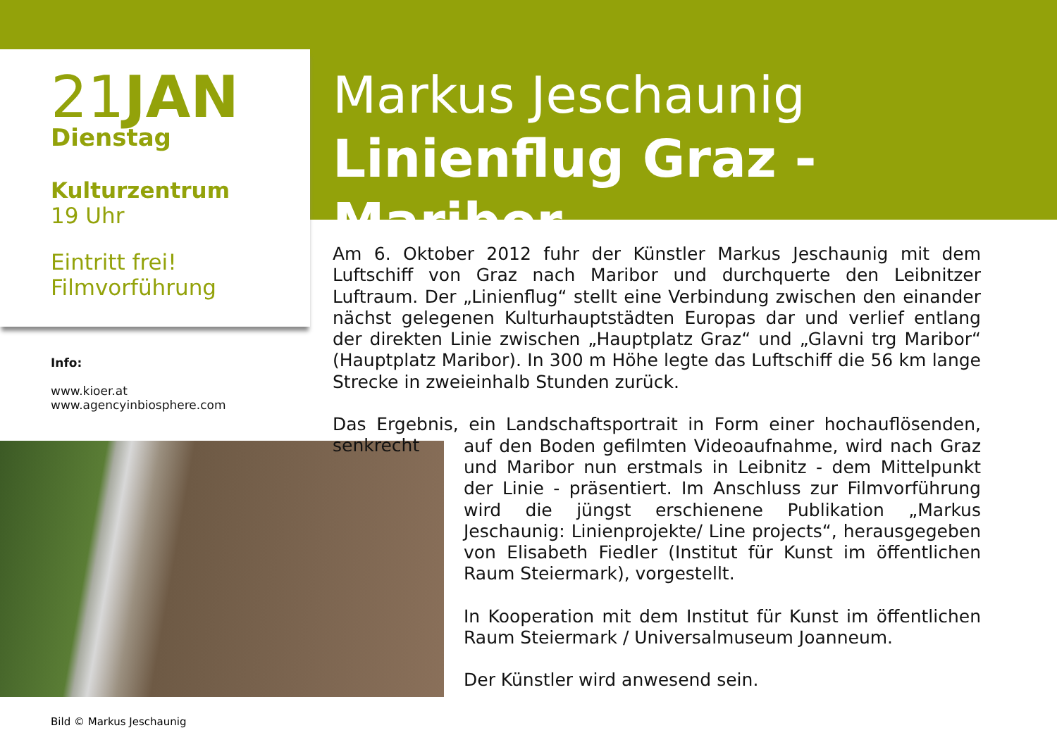21JAN
Dienstag
Kulturzentrum
19 Uhr
Eintritt frei!
Filmvorführung
Markus Jeschaunig
Linienflug Graz - Maribor
Info:
www.kioer.at
www.agencyinbiosphere.com
Bild © Markus Jeschaunig
Am 6. Oktober 2012 fuhr der Künstler Markus Jeschaunig mit dem Luftschiff von Graz nach Maribor und durchquerte den Leibnitzer Luftraum. Der „Linienflug“ stellt eine Verbindung zwischen den einander nächst gelegenen Kulturhauptstädten Europas dar und verlief entlang der direkten Linie zwischen „Hauptplatz Graz“ und „Glavni trg Maribor“ (Hauptplatz Maribor). In 300 m Höhe legte das Luftschiff die 56 km lange Strecke in zweieinhalb Stunden zurück.
Das Ergebnis, ein Landschaftsportrait in Form einer hochauflösenden, senkrecht
auf den Boden gefilmten Videoaufnahme, wird nach Graz und Maribor nun erstmals in Leibnitz - dem Mittelpunkt der Linie - präsentiert. Im Anschluss zur Filmvorführung wird die jüngst erschienene Publikation „Markus Jeschaunig: Linienprojekte/ Line projects“, herausgegeben von Elisabeth Fiedler (Institut für Kunst im öffentlichen Raum Steiermark), vorgestellt.
In Kooperation mit dem Institut für Kunst im öffentlichen Raum Steiermark / Universalmuseum Joanneum.
Der Künstler wird anwesend sein.